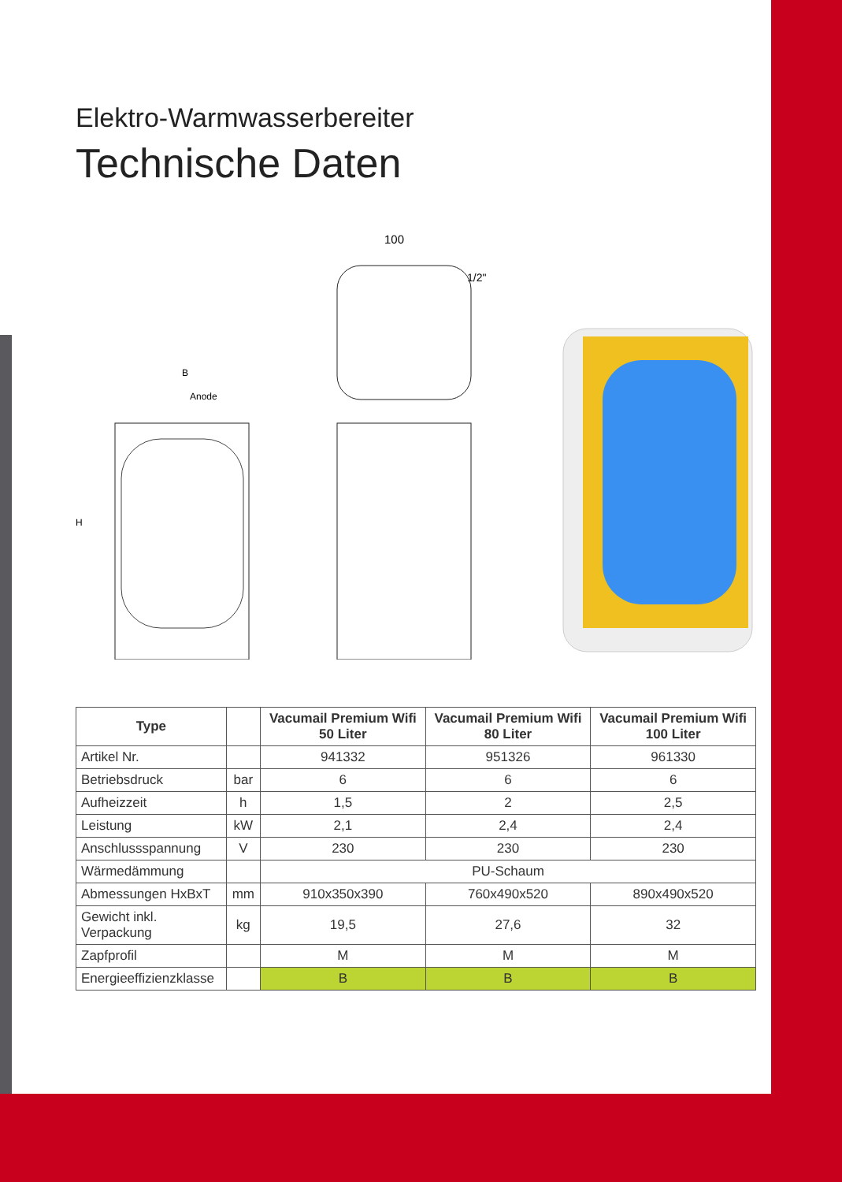Elektro-Warmwasserbereiter
Technische Daten
B
Anode
H
100
1/2"
| Type | | Vacumail Premium Wifi 50 Liter | Vacumail Premium Wifi 80 Liter | Vacumail Premium Wifi 100 Liter |
| --- | --- | --- | --- | --- |
| Artikel Nr. | | 941332 | 951326 | 961330 |
| Betriebsdruck | bar | 6 | 6 | 6 |
| Aufheizzeit | h | 1,5 | 2 | 2,5 |
| Leistung | kW | 2,1 | 2,4 | 2,4 |
| Anschlussspannung | V | 230 | 230 | 230 |
| Wärmedämmung | | PU-Schaum | | |
| Abmessungen HxBxT | mm | 910x350x390 | 760x490x520 | 890x490x520 |
| Gewicht inkl. Verpackung | kg | 19,5 | 27,6 | 32 |
| Zapfprofil | | M | M | M |
| Energieeffizienzklasse | | B | B | B |